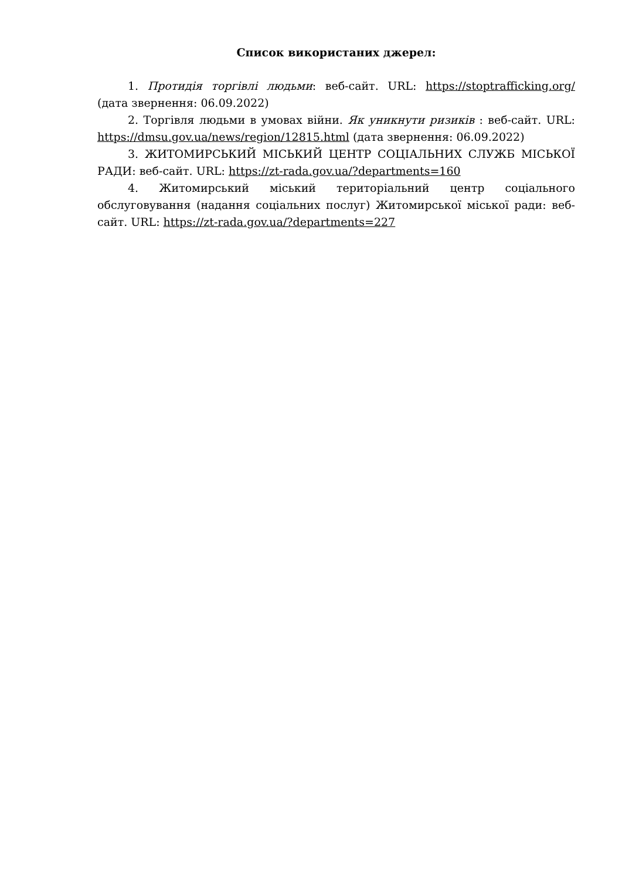Список використаних джерел:
1. Протидія торгівлі людьми: веб-сайт. URL: https://stoptrafficking.org/ (дата звернення: 06.09.2022)
2. Торгівля людьми в умовах війни. Як уникнути ризиків : веб-сайт. URL: https://dmsu.gov.ua/news/region/12815.html (дата звернення: 06.09.2022)
3. ЖИТОМИРСЬКИЙ МІСЬКИЙ ЦЕНТР СОЦІАЛЬНИХ СЛУЖБ МІСЬКОЇ РАДИ: веб-сайт. URL: https://zt-rada.gov.ua/?departments=160
4. Житомирський міський територіальний центр соціального обслуговування (надання соціальних послуг) Житомирської міської ради: веб-сайт. URL: https://zt-rada.gov.ua/?departments=227